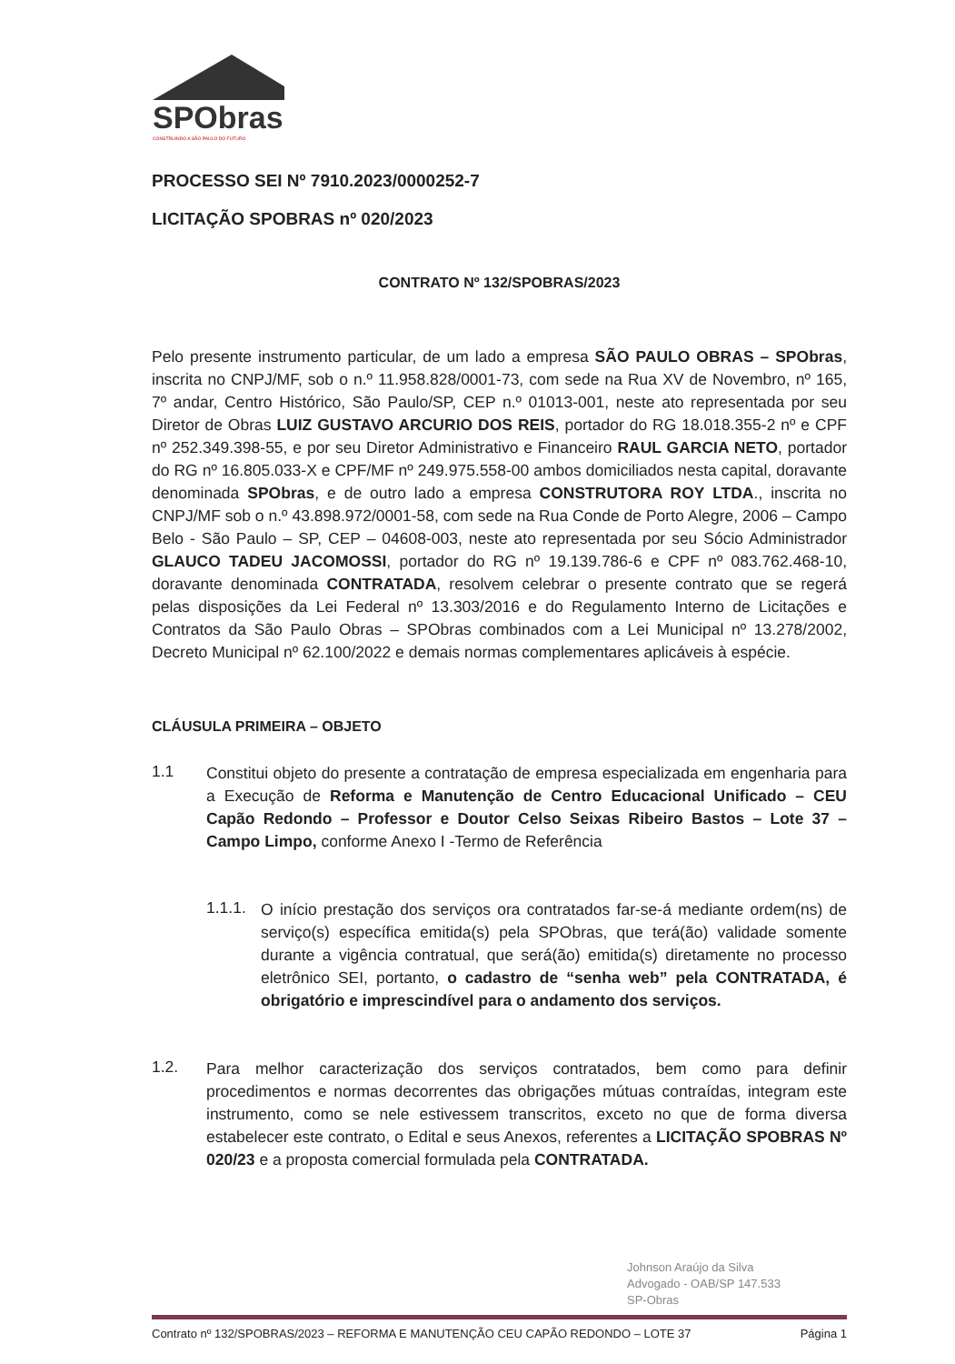SPObras
CONSTRUINDO A SÃO PAULO DO FUTURO
PROCESSO SEI Nº 7910.2023/0000252-7
LICITAÇÃO SPOBRAS nº 020/2023
CONTRATO Nº 132/SPOBRAS/2023
Pelo presente instrumento particular, de um lado a empresa SÃO PAULO OBRAS – SPObras, inscrita no CNPJ/MF, sob o n.º 11.958.828/0001-73, com sede na Rua XV de Novembro, nº 165, 7º andar, Centro Histórico, São Paulo/SP, CEP n.º 01013-001, neste ato representada por seu Diretor de Obras LUIZ GUSTAVO ARCURIO DOS REIS, portador do RG 18.018.355-2 nº e CPF nº 252.349.398-55, e por seu Diretor Administrativo e Financeiro RAUL GARCIA NETO, portador do RG nº 16.805.033-X e CPF/MF nº 249.975.558-00 ambos domiciliados nesta capital, doravante denominada SPObras, e de outro lado a empresa CONSTRUTORA ROY LTDA., inscrita no CNPJ/MF sob o n.º 43.898.972/0001-58, com sede na Rua Conde de Porto Alegre, 2006 – Campo Belo - São Paulo – SP, CEP – 04608-003, neste ato representada por seu Sócio Administrador GLAUCO TADEU JACOMOSSI, portador do RG nº 19.139.786-6 e CPF nº 083.762.468-10, doravante denominada CONTRATADA, resolvem celebrar o presente contrato que se regerá pelas disposições da Lei Federal nº 13.303/2016 e do Regulamento Interno de Licitações e Contratos da São Paulo Obras – SPObras combinados com a Lei Municipal nº 13.278/2002, Decreto Municipal nº 62.100/2022 e demais normas complementares aplicáveis à espécie.
CLÁUSULA PRIMEIRA – OBJETO
1.1
Constitui objeto do presente a contratação de empresa especializada em engenharia para a Execução de Reforma e Manutenção de Centro Educacional Unificado – CEU Capão Redondo – Professor e Doutor Celso Seixas Ribeiro Bastos – Lote 37 – Campo Limpo, conforme Anexo I -Termo de Referência
1.1.1.
O início prestação dos serviços ora contratados far-se-á mediante ordem(ns) de serviço(s) específica emitida(s) pela SPObras, que terá(ão) validade somente durante a vigência contratual, que será(ão) emitida(s) diretamente no processo eletrônico SEI, portanto, o cadastro de “senha web” pela CONTRATADA, é obrigatório e imprescindível para o andamento dos serviços.
1.2.
Para melhor caracterização dos serviços contratados, bem como para definir procedimentos e normas decorrentes das obrigações mútuas contraídas, integram este instrumento, como se nele estivessem transcritos, exceto no que de forma diversa estabelecer este contrato, o Edital e seus Anexos, referentes a LICITAÇÃO SPOBRAS Nº 020/23 e a proposta comercial formulada pela CONTRATADA.
Johnson Araújo da Silva
Advogado - OAB/SP 147.533
SP-Obras
Contrato nº 132/SPOBRAS/2023 – REFORMA E MANUTENÇÃO CEU CAPÃO REDONDO – LOTE 37 Página 1